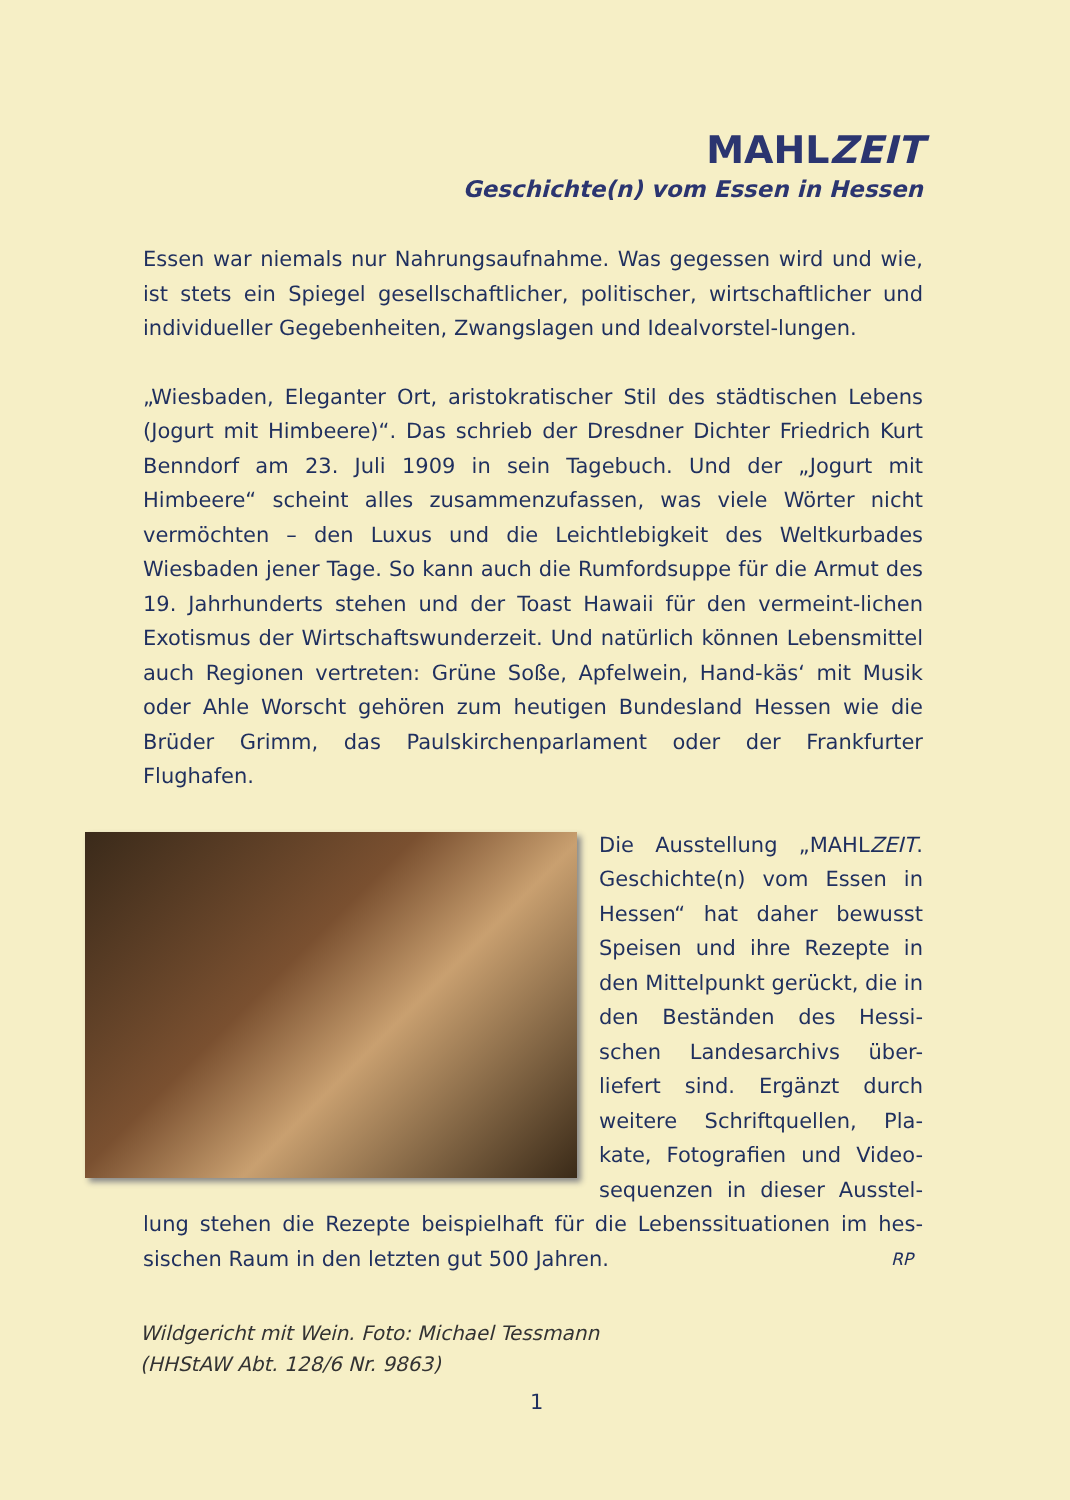MAHLZEIT
Geschichte(n) vom Essen in Hessen
Essen war niemals nur Nahrungsaufnahme. Was gegessen wird und wie, ist stets ein Spiegel gesellschaftlicher, politischer, wirtschaftlicher und individueller Gegebenheiten, Zwangslagen und Idealvorstel-lungen.
„Wiesbaden, Eleganter Ort, aristokratischer Stil des städtischen Lebens (Jogurt mit Himbeere)“. Das schrieb der Dresdner Dichter Friedrich Kurt Benndorf am 23. Juli 1909 in sein Tagebuch. Und der „Jogurt mit Himbeere“ scheint alles zusammenzufassen, was viele Wörter nicht vermöchten – den Luxus und die Leichtlebigkeit des Weltkurbades Wiesbaden jener Tage. So kann auch die Rumfordsuppe für die Armut des 19. Jahrhunderts stehen und der Toast Hawaii für den vermeint-lichen Exotismus der Wirtschaftswunderzeit. Und natürlich können Lebensmittel auch Regionen vertreten: Grüne Soße, Apfelwein, Hand-käs‘ mit Musik oder Ahle Worscht gehören zum heutigen Bundesland Hessen wie die Brüder Grimm, das Paulskirchenparlament oder der Frankfurter Flughafen.
Die Ausstellung „MAHLZEIT. Geschichte(n) vom Essen in Hessen“ hat daher bewusst Speisen und ihre Rezepte in den Mittelpunkt gerückt, die in den Beständen des Hessi-schen Landesarchivs über-liefert sind. Ergänzt durch weitere Schriftquellen, Pla-kate, Fotografien und Video-sequenzen in dieser Ausstel-lung stehen die Rezepte beispielhaft für die Lebenssituationen im hes-sischen Raum in den letzten gut 500 Jahren. RP
Wildgericht mit Wein. Foto: Michael Tessmann
(HHStAW Abt. 128/6 Nr. 9863)
1